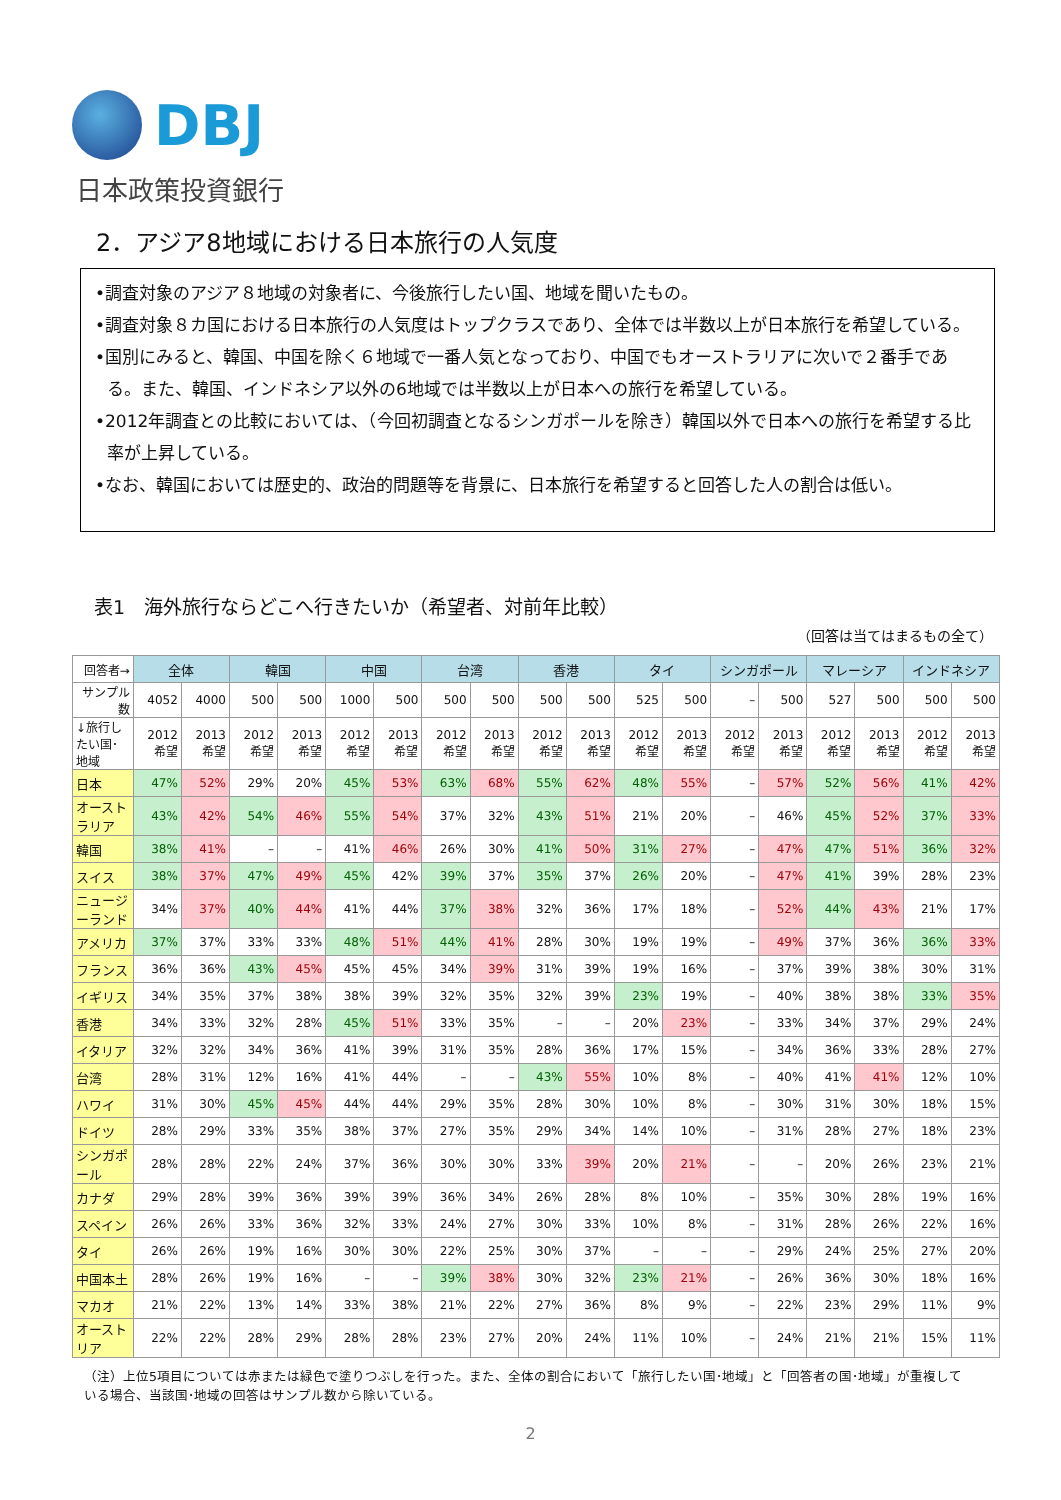DBJ
日本政策投資銀行
2．アジア8地域における日本旅行の人気度
•調査対象のアジア８地域の対象者に、今後旅行したい国、地域を聞いたもの。
•調査対象８カ国における日本旅行の人気度はトップクラスであり、全体では半数以上が日本旅行を希望している。
•国別にみると、韓国、中国を除く６地域で一番人気となっており、中国でもオーストラリアに次いで２番手である。また、韓国、インドネシア以外の6地域では半数以上が日本への旅行を希望している。
•2012年調査との比較においては、（今回初調査となるシンガポールを除き）韓国以外で日本への旅行を希望する比率が上昇している。
•なお、韓国においては歴史的、政治的問題等を背景に、日本旅行を希望すると回答した人の割合は低い。
表1　海外旅行ならどこへ行きたいか（希望者、対前年比較）
（回答は当てはまるもの全て）
| 回答者→ | 全体 | | 韓国 | | 中国 | | 台湾 | | 香港 | | タイ | | シンガポール | | マレーシア | | インドネシア | |
| --- | --- | --- | --- | --- | --- | --- | --- | --- | --- | --- | --- | --- | --- | --- | --- | --- | --- | --- |
| サンプル数 | 4052 | 4000 | 500 | 500 | 1000 | 500 | 500 | 500 | 500 | 500 | 525 | 500 | – | 500 | 527 | 500 | 500 | 500 |
| ↓旅行したい国･地域 | 2012 希望 | 2013 希望 | 2012 希望 | 2013 希望 | 2012 希望 | 2013 希望 | 2012 希望 | 2013 希望 | 2012 希望 | 2013 希望 | 2012 希望 | 2013 希望 | 2012 希望 | 2013 希望 | 2012 希望 | 2013 希望 | 2012 希望 | 2013 希望 |
| 日本 | 47% | 52% | 29% | 20% | 45% | 53% | 63% | 68% | 55% | 62% | 48% | 55% | – | 57% | 52% | 56% | 41% | 42% |
| オーストラリア | 43% | 42% | 54% | 46% | 55% | 54% | 37% | 32% | 43% | 51% | 21% | 20% | – | 46% | 45% | 52% | 37% | 33% |
| 韓国 | 38% | 41% | – | – | 41% | 46% | 26% | 30% | 41% | 50% | 31% | 27% | – | 47% | 47% | 51% | 36% | 32% |
| スイス | 38% | 37% | 47% | 49% | 45% | 42% | 39% | 37% | 35% | 37% | 26% | 20% | – | 47% | 41% | 39% | 28% | 23% |
| ニュージーランド | 34% | 37% | 40% | 44% | 41% | 44% | 37% | 38% | 32% | 36% | 17% | 18% | – | 52% | 44% | 43% | 21% | 17% |
| アメリカ | 37% | 37% | 33% | 33% | 48% | 51% | 44% | 41% | 28% | 30% | 19% | 19% | – | 49% | 37% | 36% | 36% | 33% |
| フランス | 36% | 36% | 43% | 45% | 45% | 45% | 34% | 39% | 31% | 39% | 19% | 16% | – | 37% | 39% | 38% | 30% | 31% |
| イギリス | 34% | 35% | 37% | 38% | 38% | 39% | 32% | 35% | 32% | 39% | 23% | 19% | – | 40% | 38% | 38% | 33% | 35% |
| 香港 | 34% | 33% | 32% | 28% | 45% | 51% | 33% | 35% | – | – | 20% | 23% | – | 33% | 34% | 37% | 29% | 24% |
| イタリア | 32% | 32% | 34% | 36% | 41% | 39% | 31% | 35% | 28% | 36% | 17% | 15% | – | 34% | 36% | 33% | 28% | 27% |
| 台湾 | 28% | 31% | 12% | 16% | 41% | 44% | – | – | 43% | 55% | 10% | 8% | – | 40% | 41% | 41% | 12% | 10% |
| ハワイ | 31% | 30% | 45% | 45% | 44% | 44% | 29% | 35% | 28% | 30% | 10% | 8% | – | 30% | 31% | 30% | 18% | 15% |
| ドイツ | 28% | 29% | 33% | 35% | 38% | 37% | 27% | 35% | 29% | 34% | 14% | 10% | – | 31% | 28% | 27% | 18% | 23% |
| シンガポール | 28% | 28% | 22% | 24% | 37% | 36% | 30% | 30% | 33% | 39% | 20% | 21% | – | – | 20% | 26% | 23% | 21% |
| カナダ | 29% | 28% | 39% | 36% | 39% | 39% | 36% | 34% | 26% | 28% | 8% | 10% | – | 35% | 30% | 28% | 19% | 16% |
| スペイン | 26% | 26% | 33% | 36% | 32% | 33% | 24% | 27% | 30% | 33% | 10% | 8% | – | 31% | 28% | 26% | 22% | 16% |
| タイ | 26% | 26% | 19% | 16% | 30% | 30% | 22% | 25% | 30% | 37% | – | – | – | 29% | 24% | 25% | 27% | 20% |
| 中国本土 | 28% | 26% | 19% | 16% | – | – | 39% | 38% | 30% | 32% | 23% | 21% | – | 26% | 36% | 30% | 18% | 16% |
| マカオ | 21% | 22% | 13% | 14% | 33% | 38% | 21% | 22% | 27% | 36% | 8% | 9% | – | 22% | 23% | 29% | 11% | 9% |
| オーストリア | 22% | 22% | 28% | 29% | 28% | 28% | 23% | 27% | 20% | 24% | 11% | 10% | – | 24% | 21% | 21% | 15% | 11% |
（注）上位5項目については赤または緑色で塗りつぶしを行った。また、全体の割合において「旅行したい国･地域」と「回答者の国･地域」が重複している場合、当該国･地域の回答はサンプル数から除いている。
2